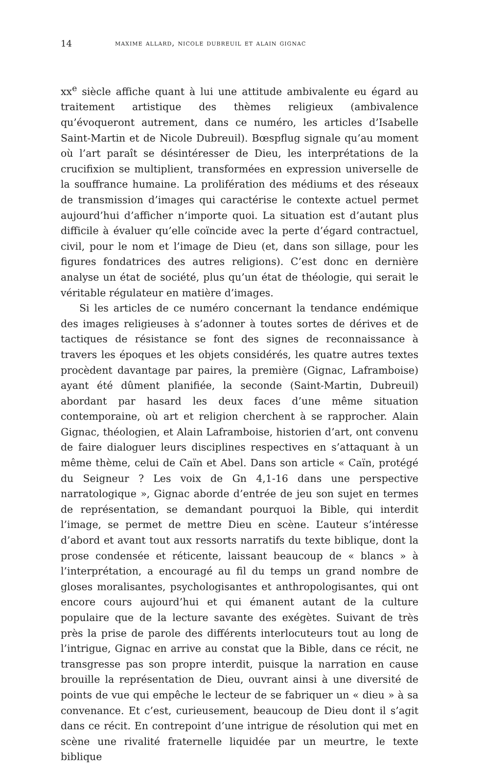14 maxime allard, nicole dubreuil et alain gignac
xx<sup>e</sup> siècle affiche quant à lui une attitude ambivalente eu égard au traitement artistique des thèmes religieux (ambivalence qu’évoqueront autrement, dans ce numéro, les articles d’Isabelle Saint-Martin et de Nicole Dubreuil). Bœspflug signale qu’au moment où l’art paraît se désintéresser de Dieu, les interprétations de la crucifixion se multiplient, transformées en expression universelle de la souffrance humaine. La prolifération des médiums et des réseaux de transmission d’images qui caractérise le contexte actuel permet aujourd’hui d’afficher n’importe quoi. La situation est d’autant plus difficile à évaluer qu’elle coïncide avec la perte d’égard contractuel, civil, pour le nom et l’image de Dieu (et, dans son sillage, pour les figures fondatrices des autres religions). C’est donc en dernière analyse un état de société, plus qu’un état de théologie, qui serait le véritable régulateur en matière d’images.
Si les articles de ce numéro concernant la tendance endémique des images religieuses à s’adonner à toutes sortes de dérives et de tactiques de résistance se font des signes de reconnaissance à travers les époques et les objets considérés, les quatre autres textes procèdent davantage par paires, la première (Gignac, Laframboise) ayant été dûment planifiée, la seconde (Saint-Martin, Dubreuil) abordant par hasard les deux faces d’une même situation contemporaine, où art et religion cherchent à se rapprocher. Alain Gignac, théologien, et Alain Laframboise, historien d’art, ont convenu de faire dialoguer leurs disciplines respectives en s’attaquant à un même thème, celui de Caïn et Abel. Dans son article « Caïn, protégé du Seigneur ? Les voix de Gn 4,1-16 dans une perspective narratologique », Gignac aborde d’entrée de jeu son sujet en termes de représentation, se demandant pourquoi la Bible, qui interdit l’image, se permet de mettre Dieu en scène. L’auteur s’intéresse d’abord et avant tout aux ressorts narratifs du texte biblique, dont la prose condensée et réticente, laissant beaucoup de « blancs » à l’interprétation, a encouragé au fil du temps un grand nombre de gloses moralisantes, psychologisantes et anthropologisantes, qui ont encore cours aujourd’hui et qui émanent autant de la culture populaire que de la lecture savante des exégètes. Suivant de très près la prise de parole des différents interlocuteurs tout au long de l’intrigue, Gignac en arrive au constat que la Bible, dans ce récit, ne transgresse pas son propre interdit, puisque la narration en cause brouille la représentation de Dieu, ouvrant ainsi à une diversité de points de vue qui empêche le lecteur de se fabriquer un « dieu » à sa convenance. Et c’est, curieusement, beaucoup de Dieu dont il s’agit dans ce récit. En contrepoint d’une intrigue de résolution qui met en scène une rivalité fraternelle liquidée par un meurtre, le texte biblique